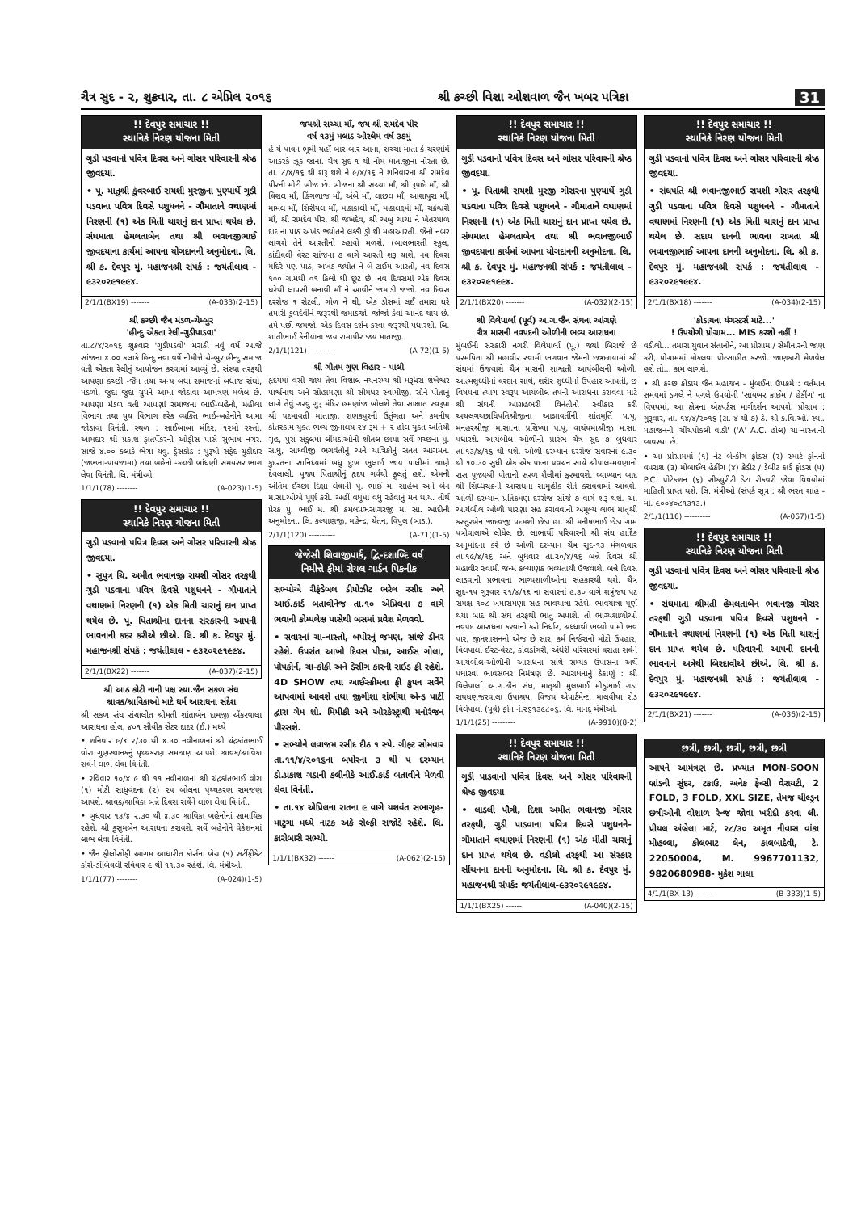ચૈત્ર સુદ - ૨, શુક્રવાર, તા. ૮ એપ્રિલ ૨૦૧૬ શ્રી કચ્છી વિશા ઓશવાળ જૈન ખબર પત્રિકા 31
!! દેવપુર સમાચાર !!
સ્થાનિકે નિરણ યોજના મિતી
ગુડી પડવાનો પવિત્ર દિવસ અને ગોસર પરિવારની શ્રેષ્ઠ જીવદયા.
• પૂ. માતુશ્રી કુંવરબાઈ રાયશી મુરજીના પુણ્યાર્થે ગુડી પડવાના પવિત્ર દિવસે પશુધનને - ગૌમાતાને વથાણમાં નિરણની (૧) એક મિતી ચારાનું દાન પ્રાપ્ત થયેલ છે. સંઘમાતા હેમલતાબેન તથા શ્રી ભવાનજીભાઈ જીવદયાના કાર્યમાં આપના યોગદાનની અનુમોદના. લિ. શ્રી ક. દેવપુર મું. મહાજનશ્રી સંપર્ક : જયંતીલાલ - ૯૩૨૦૨૯૧૯૯૪.
2/1/1(BX19) ------- (A-033)(2-15)
શ્રી કચ્છી જૈન મંડળ-ચેમ્બુર
'હીન્દુ એકતા રેલી-ગુડીપાડવા'
તા.૮/૪/૨૦૧૬ શુક્રવાર 'ગુડીપડવો' મરાઠી નવું વર્ષ આજે સાંજના ૪.૦૦ કલાકે હિન્દુ નવા વર્ષે નીમીત્તે ચેમ્બુર હીન્દુ સમાજ વતી એકતા રેલીનું આયોજન કરવામાં આવ્યું છે. સંસ્થા તરફથી આપણા કચ્છી -જૈન તથા અન્ય બધા સમાજનાં બધાજ સંઘો, મંડળો, જુદા જુદા ગ્રુપને આમા જોડાવા આમંત્રણ મળેલ છે. આપણા મંડળ વતી આપણાં સમાજના ભાઈ-બહેનો, મહીલા વિભાગ તથા યુથ વિભાગ દરેક વ્યક્તિ ભાઈ-બહેનોને આમા જોડાવા વિનંતી. સ્થળ : સાઈબાબા મંદિર, ૧૨મો રસ્તો, આમદાર શ્રી પ્રકાશ ફાતર્પેકરની ઓફીસ પાસે સુભાષ નગર. સાંજે ૪.૦૦ કલાકે ભેગા થવું. ડ્રેસકોડ : પુરૂષો સફેદ ચુડીદાર (જભ્ભા-પાયજામા) તથા બહેનો -કચ્છી બાંધણી સમયસર ભાગ લેવા વિનંતી. લિ. મંત્રીઓ.
1/1/1(78) -------- (A-023)(1-5)
!! દેવપુર સમાચાર !!
સ્થાનિકે નિરણ યોજના મિતી
ગુડી પડવાનો પવિત્ર દિવસ અને ગોસર પરિવારની શ્રેષ્ઠ જીવદયા.
• સુપુત્ર ચિ. અમીત ભવાનજી રાયશી ગોસર તરફથી ગુડી પડવાના પવિત્ર દિવસે પશુધનને - ગૌમાતાને વથાણમાં નિરણની (૧) એક મિતી ચારાનું દાન પ્રાપ્ત થયેલ છે. પૂ. પિતાશ્રીના દાનના સંસ્કારની આપની ભાવનાની કદર કરીએ છીએ. લિ. શ્રી ક. દેવપુર મું. મહાજનશ્રી સંપર્ક : જયંતીલાલ - ૯૩૨૦૨૯૧૯૯૪.
2/1/1(BX22) ------- (A-037)(2-15)
શ્રી આઠ કોટી નાની પક્ષ સ્થા.જૈન સકળ સંઘ
શ્રાવક/શ્રાવિકાઓ માટે ધર્મ આરાધના સંદેશ
શ્રી સકળ સંઘ સંચાલીત શ્રીમતી શાંતાબેન દામજી એંકરવાલા આરાધના હોલ, ૪૦૧ સીવીક સેંટર દાદર (ઈ.) મધ્યે
• શનિવાર ૯/૪ ૨/૩૦ થી ૪.૩૦ નવીનાળનાં શ્રી ચંદ્રકાંતભાઈ વોરા ગુણસ્થાનકનું પૃથ્થકરણ સમજણ આપશે. શ્રાવક/શ્રાવિકા સર્વેને લાભ લેવા વિનંતી.
• રવિવાર ૧૦/૪ ૯ થી ૧૧ નવીનાળનાં શ્રી ચંદ્રકાંતભાઈ વોરા (૧) મોટી સાધુવંદના (૨) ૨૫ બોલના પૃથ્થકરણ સમજણ આપશે. શ્રાવક/શ્રાવિકા બન્ને દિવસ સર્વેને લાભ લેવા વિનંતી.
• બુધવાર ૧૩/૪ ૨.૩૦ થી ૪.૩૦ શ્રાવિકા બહેનોનાં સામાયિક રહેશે. શ્રી કુસુમબેન આરાધના કરાવશે. સર્વે બહેનોને વેકેશનમાં લાભ લેવા વિનંતી.
• જૈન ફીલોસોફી આગમ આધારીત કોર્સના બેચ (૧) સર્ટીફીકેટ કોર્સ-ડોંબિવલી રવિવાર ૯ થી ૧૧.૩૦ રહેશે. લિ. મંત્રીઓ.
1/1/1(77) -------- (A-024)(1-5)
જયશ્રી સચ્ચા માઁ, જય શ્રી રામદેવ પીર
વર્ષ ૧૩મું મલાડ ઓરલેમ વર્ષ ૩૭મું
હે યે પાવન ભૂમી યહાઁ બાર બાર આના, સચ્ચા માતા કે ચરણોમેં આકરકે ઝૂક જાના. ચૈત્ર સુદ ૧ થી નોમ માતાજીના નોરતા છે. તા. ૮/૪/૧૬ થી શરૂ થશે ને ૯/૪/૧૬ ને શનિવારના શ્રી રામદેવ પીરની મોટી બીજ છે. બીજના શ્રી સચ્ચા માઁ, શ્રી રૂપાદે માઁ, શ્રી વિશલ માઁ, હિંગળાજ માઁ, અંબે માઁ, લાછલ માઁ, આશાપુરા માઁ, મામલ માઁ, સિરીયલ માઁ, મહાકાલી માઁ, મહાલક્ષ્મી માઁ, ચક્રેશ્વરી માઁ, શ્રી રામદેવ પીર, શ્રી જખદેવ, શ્રી અબુ ચાચા ને ખેતરપાળ દાદાના પાઠ અખંડ જ્યોતને લક્કી ડ્રો થી મહાઆરતી. જેનો નંબર લાગશે તેને આરતીનો લ્હાવો મળશે. (બાલભારતી સ્કુલ, કાંદીવલી વેસ્ટ સાંજના ૭ વાગે આરતી શરૂ થાશે. નવ દિવસ મંદિરે પણ પાઠ, અખંડ જ્યોત ને બે ટાઈમ આરતી, નવ દિવસ ૧૦૦ ગ્રામથી ૦૧ કિલો ઘી છૂટ છે. નવ દિવસમાં એક દિવસ ઘરેથી લાપસી બનાવી માઁ ને આવીને જમાડી જજો. નવ દિવસ દરરોજ ૧ રોટલી, ગોળ ને ઘી, એક ડીસમાં લઈ તમારા ઘરે તમારી કુળદેવીને જરૂરથી જમાડજો. જોજો કેવો આનંદ થાય છે. તમે પછી જમજો. એક દિવસ દર્શન કરવા જરૂરથી પધારશો. લિ. શાંતીભાઈ કેનીયાના જય રામાપીર જય માતાજી.
2/1/1(121) ---------- (A-72)(1-5)
શ્રી ગૌતમ ગુણ વિહાર - પાલી
હૃદયમાં વસી જાય તેવા વિશાલ નયનરમ્ય શ્રી મરૂધરા શંખેશ્વર પાર્શ્વનાથ અને સોહામણા શ્રી સીમંધર સ્વામીજી, સૌને પોતાનું લાગે તેવું ગરવું ગુરૂ મંદિર હમણાંજ બોલશે તેવા સાક્ષાત સ્વરૂપા શ્રી પદમાવતી માતાજી, રાણકપુરની ઉતુંગતા અને કમનીય કોતરકામ યુક્ત ભવ્ય જીનાલય ૨૪ રૂમ + ૨ હોલ યુક્ત અતિથી ગૃહ, પુરા સંકુલમાં લીંમડાઓની શીતલ છાયા સર્વે ગચ્છના પુ. સાધુ, સાધ્વીજી ભગવંતોનું અને યાત્રિકોનું સતત આગમન. કુદરતના સાનિધ્યમાં બધુ દુઃખ ભુલાઈ જાય પાલીમાં જાણે દેવલાલી. પૂજ્ય પિતાશ્રીનું હૃદય ગર્વથી ફુલતું હશે. એમની અંતિમ ઈચ્છા દિક્ષા લેવાની પૂ. ભાઈ મ. સાહેબ અને બેન મ.સા.ઓએ પૂર્ણ કરી. અહીં વધુમાં વધુ રહેવાનું મન થાય. તીર્થ પ્રેરક પુ. ભાઈ મ. શ્રી કમલપ્રભસાગરજી મ. સા. આદીની અનુમોદના. લિ. કલ્યાણજી, મહેન્દ્ર, ચેતન, વિપુલ (બાડા).
2/1/1(120) ---------- (A-71)(1-5)
જેજેસી શિવાજીપાર્ક, દ્વિ-દશાબ્દિ વર્ષ
નિમીત્તે ફીમાં રોયલ ગાર્ડન પિકનીક
સભ્યોએ રીફંડેબલ ડીપોઝીટ ભરેલ રસીદ અને આઈ.કાર્ડ બતાવીનેજ તા.૧૦ એપ્રિલના ૭ વાગે ભવાની કોમ્પલેક્ષ પાસેથી બસમાં પ્રવેશ મેળવવો.
• સવારનાં ચા-નાસ્તો, બપોરનું જમણ, સાંજે ડીનર રહેશે. ઉપરાંત આખો દિવસ પીઝા, આઈસ ગોલા, પોપકોર્ન, ચા-કોફી અને ડેસીંગ કારની રાઈડ ફ્રી રહેશે. 4D SHOW તથા આઈસ્ક્રીમના ફ્રી કુપન સર્વેને આપવામાં આવશે તથા જીગીશા રાંભીયા એન્ડ પાર્ટી દ્વારા ગેમ શો. મિમીક્રી અને ઓરકેસ્ટ્રાથી મનોરંજન પીરસશે.
• સભ્યોને લવાજમ રસીદ દીઠ ૧ સ્પે. ગીફ્ટ સોમવાર તા.૧૧/૪/૨૦૧૬ના બપોરના ૩ થી ૫ દરમ્યાન ડો.પ્રકાશ ગડાની કલીનીકે આઈ.કાર્ડ બતાવીને મેળવી લેવા વિનંતી.
• તા.૧૪ એપ્રિલના રાતના ૯ વાગે યશવંત સભાગૃહ-માટુંગા મધ્યે નાટક અકે સેલ્ફી સજોડે રહેશે. લિ. કારોબારી સભ્યો.
1/1/1(BX32) ------ (A-062)(2-15)
!! દેવપુર સમાચાર !!
સ્થાનિકે નિરણ યોજના મિતી
ગુડી પડવાનો પવિત્ર દિવસ અને ગોસર પરિવારની શ્રેષ્ઠ જીવદયા.
• પૂ. પિતાશ્રી રાયશી મુરજી ગોસરના પુણ્યાર્થે ગુડી પડવાના પવિત્ર દિવસે પશુધનને - ગૌમાતાને વથાણમાં નિરણની (૧) એક મિતી ચારાનું દાન પ્રાપ્ત થયેલ છે. સંઘમાતા હેમલતાબેન તથા શ્રી ભવાનજીભાઈ જીવદયાના કાર્યમાં આપના યોગદાનની અનુમોદના. લિ. શ્રી ક. દેવપુર મું. મહાજનશ્રી સંપર્ક : જયંતીલાલ - ૯૩૨૦૨૯૧૯૯૪.
2/1/1(BX20) ------- (A-032)(2-15)
શ્રી વિલેપાર્લા (પૂર્વ) અ.ગ.જૈન સંઘના આંગણે
ચૈત્ર માસની નવપદની ઓળીની ભવ્ય આરાધના
મુંબઈની સંસ્કારી નગરી વિલેપાર્લા (પૂ.) જ્યાં બિરાજે છે પરમપિતા શ્રી મહાવીર સ્વામી ભગવાન જેમની છત્રછાયામાં શ્રી સંઘમાં ઉજવાશે ચૈત્ર માસની શાશ્વતી આયંબીલની ઓળી. આત્મશુધ્ધીનાં વરદાન સાથે, શરીર શુધ્ધીનો ઉપહાર આપતી, છ વિષયના ત્યાગ સ્વરૂપ આયંબીલ તપની આરાધના કરાવવા માટે શ્રી સંઘની આગ્રહભરી વિનંતીનો સ્વીકાર કરી અચલગચ્છાધિપતિશ્રીજીના આજ્ઞાવર્તીની શાંતમૂર્તિ પ.પૂ. મનહરશ્રીજી મ.સા.ના પ્રશિષ્યા પ.પૂ. વાચંયમાશ્રીજી મ.સા. પધારશે. આયંબીલ ઓળીનો પ્રારંભ ચૈત્ર સુદ ૭ બુધવાર તા.૧૩/૪/૧૬ થી થશે. ઓળી દરમ્યાન દરરોજ સવારનાં ૯.૩૦ થી ૧૦.૩૦ સુધી એક એક પદના પ્રવચન સાથે શ્રીપાલ-મયણાનો રાસ પૂજ્યશ્રી પોતાની સરળ શૈલીમાં ફરમાવશે. વ્યાખ્યાન બાદ શ્રી સિધ્ધચક્રની આરાધના સામુહીક રીતે કરાવવામાં આવશે. ઓળી દરમ્યાન પ્રતિક્રમણ દરરોજ સાંજે ૭ વાગે શરૂ થશે. આ આયંબીલ ઓળી પારણા સહ કરાવવાનો અમૂલ્ય લાભ માતૃશ્રી કસ્તુરબેન જાદવજી પદમશી છેડા હા. શ્રી મનીષભાઈ છેડા ગામ પત્રીવાલાએ લીધેલ છે. લાભાર્થી પરિવારની શ્રી સંઘ હાર્દિક અનુમોદના કરે છે ઓળી દરમ્યાન ચૈત્ર સુદ-૧૩ મંગળવાર તા.૧૯/૪/૧૬ અને બુધવાર તા.૨૦/૪/૧૬ બન્ને દિવસ શ્રી મહાવીર સ્વામી જન્મ કલ્યાણક ભવ્યતાથી ઉજવાશે. બન્ને દિવસ લાડવાની પ્રભાવના ભાગ્યશાળીઓના સહકારથી થશે. ચૈત્ર સુદ-૧૫ ગુરૂવાર ૨૧/૪/૧૬ ના સવારનાં ૯.૩૦ વાગે શત્રુંજય પટ સમક્ષ ૧૦૮ ખમાસમણા સહ ભાવયાત્રા રહેશે. ભાવયાત્રા પૂર્ણ થયા બાદ શ્રી સંઘ તરફથી ભાતુ અપાશે. તો ભાગ્યશાળીઓ નવપદ આરાધના કરવાનો કરો નિર્ધાર, શ્રધ્ધાથી ભવ્યો પામો ભવ પાર, જીનશાસનનો એજ છે સાર, કર્મ નિર્જરાનો મોટો ઉપહાર, વિલપાર્લા ઈસ્ટ-વેસ્ટ, કોલડોંગરી, અંધેરી પરિસરમાં વસતા સર્વેને આયંબીલ-ઓળીની આરાધના સાથે સમ્યક ઉપાસના અર્થે પધારવા ભાવસભર નિમંત્રણ છે. આરાધનાનું ઠેકાણું : શ્રી વિલેપાર્લા અ.ગ.જૈન સંઘ, માતૃશ્રી મુલબાઈ મીઠુભાઈ ગડા રાયધણજરવાલા ઉપાશ્રય, વિજય એપાર્ટમેન્ટ, માલવીયા રોડ વિલેપાર્લા (પૂર્વ) ફોન નં.૨૬૧૩૯૮૦૬. લિ. માનદ્ મંત્રીઓ.
1/1/1(25) --------- (A-9910)(8-2)
!! દેવપુર સમાચાર !!
સ્થાનિકે નિરણ યોજના મિતી
ગુડી પાડવાનો પવિત્ર દિવસ અને ગોસર પરિવારની શ્રેષ્ઠ જીવદયા
• લાડલી પૌત્રી, દિશા અમીત ભવાનજી ગોસર તરફથી, ગુડી પાડવાના પવિત્ર દિવસે પશુધનને-ગૌમાતાને વથાણમાં નિરણની (૧) એક મીતી ચારાનું દાન પ્રાપ્ત થયેલ છે. વડીલો તરફથી આ સંસ્કાર સીંચનના દાનની અનુમોદના. લિ. શ્રી ક. દેવપુર મું. મહાજનશ્રી સંપર્ક: જયંતીલાલ-૯૩૨૦૨૯૧૯૯૪.
1/1/1(BX25) ------ (A-040)(2-15)
!! દેવપુર સમાચાર !!
સ્થાનિકે નિરણ યોજના મિતી
ગુડી પડવાનો પવિત્ર દિવસ અને ગોસર પરિવારની શ્રેષ્ઠ જીવદયા.
• સંઘપતિ શ્રી ભવાનજીભાઈ રાયશી ગોસર તરફથી ગુડી પડવાના પવિત્ર દિવસે પશુધનને - ગૌમાતાને વથાણમાં નિરણની (૧) એક મિતી ચારાનું દાન પ્રાપ્ત થયેલ છે. સદાય દાનની ભાવના રાખતા શ્રી ભવાનજીભાઈ આપના દાનની અનુમોદના. લિ. શ્રી ક. દેવપુર મું. મહાજનશ્રી સંપર્ક : જયંતીલાલ - ૯૩૨૦૨૯૧૯૯૪.
2/1/1(BX18) ------- (A-034)(2-15)
'કોડાયના યંગસ્ટર્સ માટે...'
! ઉપયોગી પ્રોગ્રામ... MIS કરશો નહીં !
વડીલો... તમારા યુવાન સંતાનોને, આ પ્રોગ્રામ / સેમીનારની જાણ કરી, પ્રોગ્રામમાં મોકલવા પ્રોત્સાહીત કરજો. જાણકારી મેળવેલ હશે તો... કામ લાગશે.
• શ્રી કચ્છ કોડાય જૈન મહાજન - મુંબઈના ઉપક્રમે : વર્તમાન સમયમાં ડગલે ને પગલે ઉપયોગી 'સાયબર ક્રાઈમ / હેકીંગ' ના વિષયમાં, આ ક્ષેત્રના એક્ષ્પર્ટસ માર્ગદર્શન આપશે. પ્રોગ્રામ : ગુરૂવાર, તા. ૧૪/૪/૨૦૧૬ (ટા. ૪ થી ૭) ઠે. શ્રી ક.વિ.ઓ. સ્થા. મહાજનની 'ચીંચપોકલી વાડી' ('A' A.C. હોલ) ચા-નાસ્તાની વ્યવસ્થા છે.
• આ પ્રોગ્રામમાં (૧) નેટ બેન્કીંગ ફ્રોડસ (૨) સ્માર્ટ ફોનનો વપરાશ (૩) મોબાઈલ હેકીંગ (૪) ક્રેડીટ / ડેબીટ કાર્ડ ફ્રોડસ (૫) P.C. પ્રોટેક્શન (૬) સીક્યુરીટી ડેટા રીકવરી જેવા વિષયોમાં માહિતી પ્રાપ્ત થશે. લિ. મંત્રીઓ (સંપર્ક સૂત્ર : શ્રી ભરત શાહ - મો. ૯૦૦૪૦૮૧૩૧૩.)
2/1/1(116) ---------- (A-067)(1-5)
!! દેવપુર સમાચાર !!
સ્થાનિકે નિરણ યોજના મિતી
ગુડી પડવાનો પવિત્ર દિવસ અને ગોસર પરિવારની શ્રેષ્ઠ જીવદયા.
• સંઘમાતા શ્રીમતી હેમલતાબેન ભવાનજી ગોસર તરફથી ગુડી પડવાના પવિત્ર દિવસે પશુધનને - ગૌમાતાને વથાણમાં નિરણની (૧) એક મિતી ચારાનું દાન પ્રાપ્ત થયેલ છે. પરિવારની આપની દાનની ભાવનાને અત્રેથી બિરદાવીએ છીએ. લિ. શ્રી ક. દેવપુર મું. મહાજનશ્રી સંપર્ક : જયંતીલાલ - ૯૩૨૦૨૯૧૯૯૪.
2/1/1(BX21) ------- (A-036)(2-15)
છત્રી, છત્રી, છત્રી, છત્રી, છત્રી
આપને આમંત્રણ છે. પ્રખ્યાત MON-SOON બ્રાંડની સુંદર, ટકાઉ, અનેક ફેન્સી વેરાયટી, 2 FOLD, 3 FOLD, XXL SIZE, તેમજ ચીલ્ડ્રન છત્રીઓની વીશાળ રેન્જ જોવા ખરીદી કરવા લી. પ્રીયલ અંબ્રેલા માર્ટ, ૨૮/૩૦ અમૃત નીવાસ વાંકા મોહલ્લા, કોલભાટ લેન, કાલબાદેવી, ટે. 22050004, M. 9967701132, 9820680988- મુકેશ ગાલા
4/1/1(BX-13) -------- (B-333)(1-5)